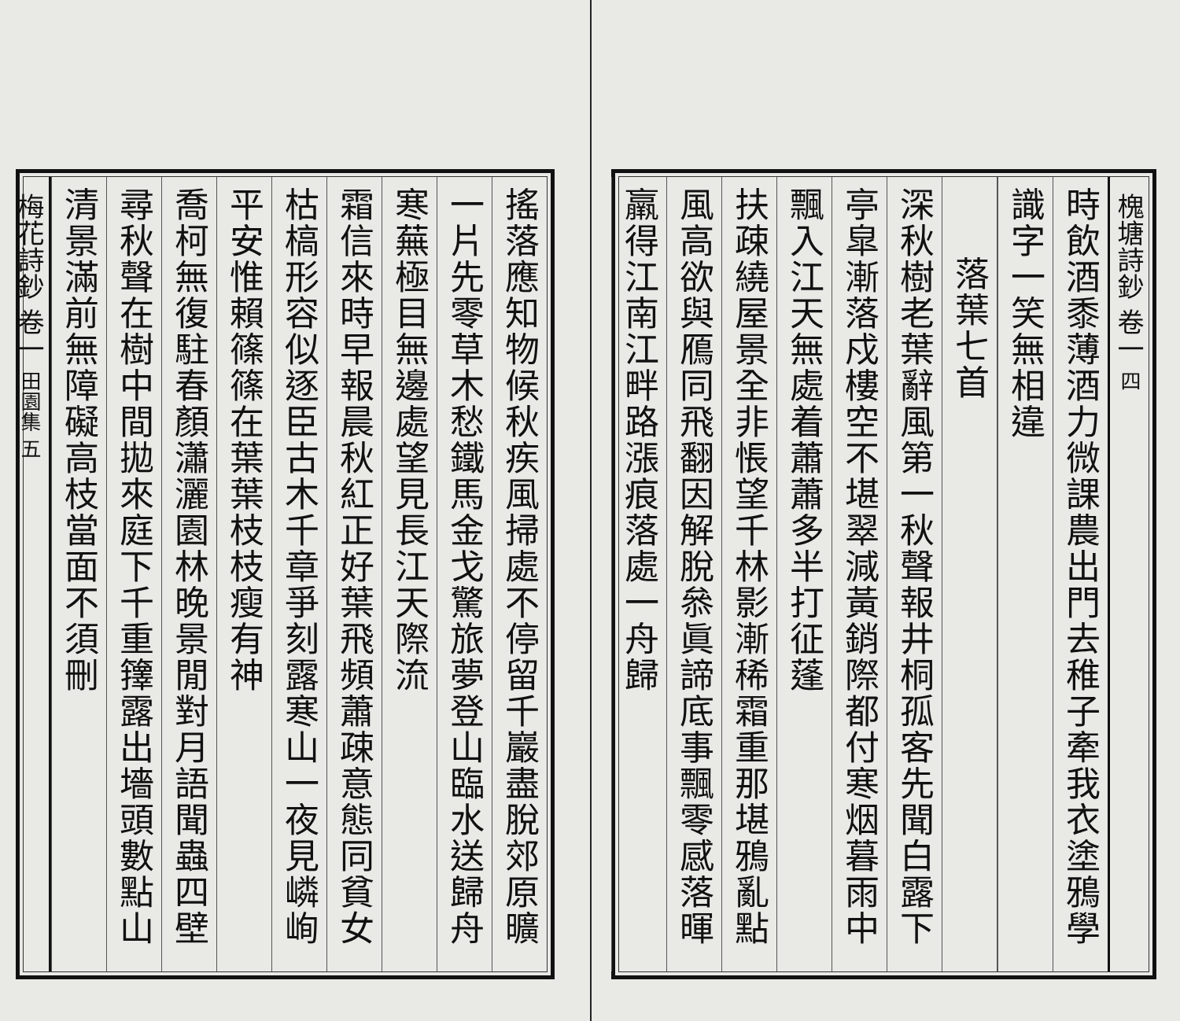槐塘詩鈔 卷一 四
時飲酒黍薄酒力微課農出門去稚子牽我衣塗鴉學
識字一笑無相違
落葉七首
深秋樹老葉辭風第一秋聲報井桐孤客先聞白露下
亭皐漸落戍樓空不堪翠減黃銷際都付寒烟暮雨中
飄入江天無處着蕭蕭多半打征蓬
扶疎繞屋景全非悵望千林影漸稀霜重那堪鴉亂點
風高欲與鴈同飛翻因解脫叅眞諦底事飄零感落暉
羸得江南江畔路漲痕落處一舟歸
搖落應知物候秋疾風掃處不停留千巖盡脫郊原曠
一片先零草木愁鐵馬金戈驚旅夢登山臨水送歸舟
寒蕪極目無邊處望見長江天際流
霜信來時早報晨秋紅正好葉飛頻蕭疎意態同貧女
枯槁形容似逐臣古木千章爭刻露寒山一夜見嶙峋
平安惟賴篠篠在葉葉枝枝瘦有神
喬柯無復駐春顏瀟灑園林晚景閒對月語聞蟲四壁
尋秋聲在樹中間拋來庭下千重籜露出墻頭數點山
清景滿前無障礙高枝當面不須刪
梅花詩鈔 卷一 田園集 五